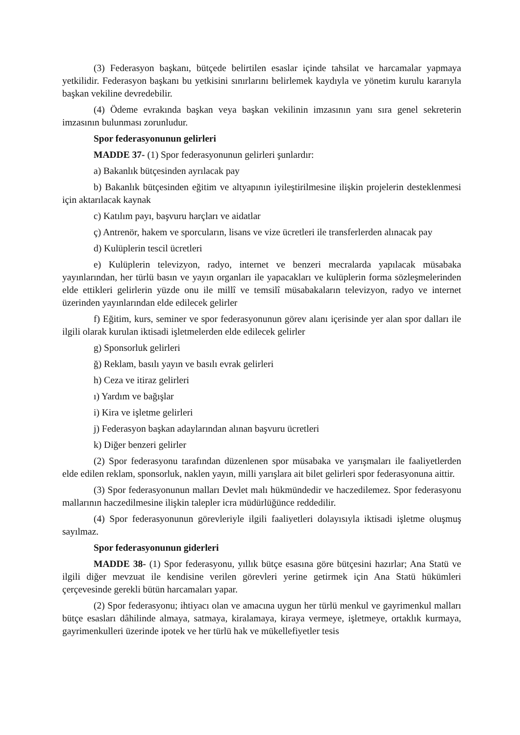(3) Federasyon başkanı, bütçede belirtilen esaslar içinde tahsilat ve harcamalar yapmaya yetkilidir. Federasyon başkanı bu yetkisini sınırlarını belirlemek kaydıyla ve yönetim kurulu kararıyla başkan vekiline devredebilir.
(4) Ödeme evrakında başkan veya başkan vekilinin imzasının yanı sıra genel sekreterin imzasının bulunması zorunludur.
Spor federasyonunun gelirleri
MADDE 37- (1) Spor federasyonunun gelirleri şunlardır:
a) Bakanlık bütçesinden ayrılacak pay
b) Bakanlık bütçesinden eğitim ve altyapının iyileştirilmesine ilişkin projelerin desteklenmesi için aktarılacak kaynak
c) Katılım payı, başvuru harçları ve aidatlar
ç) Antrenör, hakem ve sporcuların, lisans ve vize ücretleri ile transferlerden alınacak pay
d) Kulüplerin tescil ücretleri
e) Kulüplerin televizyon, radyo, internet ve benzeri mecralarda yapılacak müsabaka yayınlarından, her türlü basın ve yayın organları ile yapacakları ve kulüplerin forma sözleşmelerinden elde ettikleri gelirlerin yüzde onu ile millî ve temsilî müsabakaların televizyon, radyo ve internet üzerinden yayınlarından elde edilecek gelirler
f) Eğitim, kurs, seminer ve spor federasyonunun görev alanı içerisinde yer alan spor dalları ile ilgili olarak kurulan iktisadi işletmelerden elde edilecek gelirler
g) Sponsorluk gelirleri
ğ) Reklam, basılı yayın ve basılı evrak gelirleri
h) Ceza ve itiraz gelirleri
ı) Yardım ve bağışlar
i) Kira ve işletme gelirleri
j) Federasyon başkan adaylarından alınan başvuru ücretleri
k) Diğer benzeri gelirler
(2) Spor federasyonu tarafından düzenlenen spor müsabaka ve yarışmaları ile faaliyetlerden elde edilen reklam, sponsorluk, naklen yayın, milli yarışlara ait bilet gelirleri spor federasyonuna aittir.
(3) Spor federasyonunun malları Devlet malı hükmündedir ve haczedilemez. Spor federasyonu mallarının haczedilmesine ilişkin talepler icra müdürlüğünce reddedilir.
(4) Spor federasyonunun görevleriyle ilgili faaliyetleri dolayısıyla iktisadi işletme oluşmuş sayılmaz.
Spor federasyonunun giderleri
MADDE 38- (1) Spor federasyonu, yıllık bütçe esasına göre bütçesini hazırlar; Ana Statü ve ilgili diğer mevzuat ile kendisine verilen görevleri yerine getirmek için Ana Statü hükümleri çerçevesinde gerekli bütün harcamaları yapar.
(2) Spor federasyonu; ihtiyacı olan ve amacına uygun her türlü menkul ve gayrimenkul malları bütçe esasları dâhilinde almaya, satmaya, kiralamaya, kiraya vermeye, işletmeye, ortaklık kurmaya, gayrimenkulleri üzerinde ipotek ve her türlü hak ve mükellefiyetler tesis